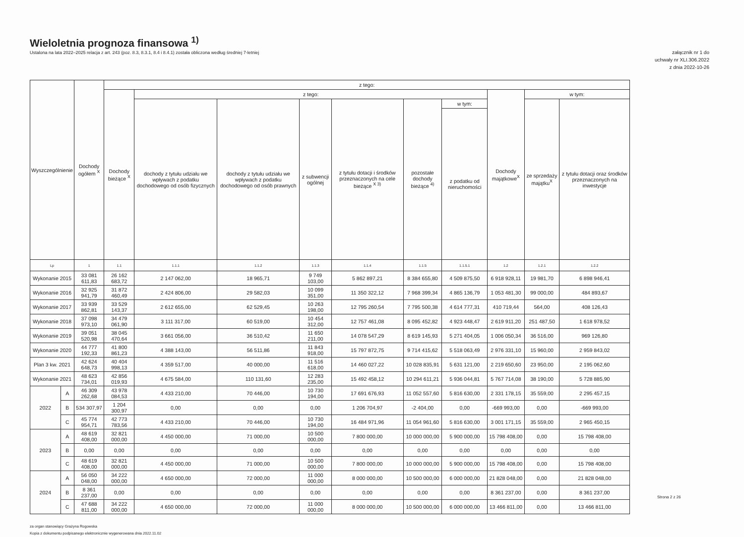Wieloletnia prognoza finansowa <sup>1)</sup>
Ustalona na lata 2022–2025 relacja z art. 243 (poz. 8.3, 8.3.1, 8.4 i 8.4.1) została obliczona według średniej 7-letniej
załącznik nr 1 do
uchwały nr XLI.306.2022
z dnia 2022-10-26
| Wyszczególnienie | | Dochody ogółem <sup>X</sup> | z tego: | | | | | | | | | |
| --- | --- | --- | --- | --- | --- | --- | --- | --- | --- | --- | --- | --- |
| | | | Dochody bieżące <sup>X</sup> | z tego: | | | | | | Dochody majątkowe<sup>X</sup> | w tym: | |
| | | | | dochody z tytułu udziału we wpływach z podatku dochodowego od osób fizycznych | dochody z tytułu udziału we wpływach z podatku dochodowego od osób prawnych | z subwencji ogólnej | z tytułu dotacji i środków przeznaczonych na cele bieżące <sup>X 3)</sup> | pozostałe dochody bieżące <sup>4)</sup> | w tym: | | ze sprzedaży majątku<sup>X</sup> | z tytułu dotacji oraz środków przeznaczonych na inwestycje |
| | | | | | | | | | z podatku od nieruchomości | | | |
| Lp | | 1 | 1.1 | 1.1.1 | 1.1.2 | 1.1.3 | 1.1.4 | 1.1.5 | 1.1.5.1 | 1.2 | 1.2.1 | 1.2.2 |
| Wykonanie 2015 | | 33 081 611,83 | 26 162 683,72 | 2 147 062,00 | 18 965,71 | 9 749 103,00 | 5 862 897,21 | 8 384 655,80 | 4 509 875,50 | 6 918 928,11 | 19 981,70 | 6 898 946,41 |
| Wykonanie 2016 | | 32 925 941,79 | 31 872 460,49 | 2 424 806,00 | 29 582,03 | 10 099 351,00 | 11 350 322,12 | 7 968 399,34 | 4 865 136,79 | 1 053 481,30 | 99 000,00 | 484 893,67 |
| Wykonanie 2017 | | 33 939 862,81 | 33 529 143,37 | 2 612 655,00 | 62 529,45 | 10 263 198,00 | 12 795 260,54 | 7 795 500,38 | 4 614 777,31 | 410 719,44 | 564,00 | 408 126,43 |
| Wykonanie 2018 | | 37 098 973,10 | 34 479 061,90 | 3 111 317,00 | 60 519,00 | 10 454 312,00 | 12 757 461,08 | 8 095 452,82 | 4 923 448,47 | 2 619 911,20 | 251 487,50 | 1 618 978,52 |
| Wykonanie 2019 | | 39 051 520,98 | 38 045 470,64 | 3 661 056,00 | 36 510,42 | 11 650 211,00 | 14 078 547,29 | 8 619 145,93 | 5 271 404,05 | 1 006 050,34 | 36 516,00 | 969 126,80 |
| Wykonanie 2020 | | 44 777 192,33 | 41 800 861,23 | 4 388 143,00 | 56 511,86 | 11 843 918,00 | 15 797 872,75 | 9 714 415,62 | 5 518 063,49 | 2 976 331,10 | 15 960,00 | 2 959 843,02 |
| Plan 3 kw. 2021 | | 42 624 648,73 | 40 404 998,13 | 4 359 517,00 | 40 000,00 | 11 516 618,00 | 14 460 027,22 | 10 028 835,91 | 5 631 121,00 | 2 219 650,60 | 23 950,00 | 2 195 062,60 |
| Wykonanie 2021 | | 48 623 734,01 | 42 856 019,93 | 4 675 584,00 | 110 131,60 | 12 283 235,00 | 15 492 458,12 | 10 294 611,21 | 5 936 044,81 | 5 767 714,08 | 38 190,00 | 5 728 885,90 |
| 2022 | A | 46 309 262,68 | 43 978 084,53 | 4 433 210,00 | 70 446,00 | 10 730 194,00 | 17 691 676,93 | 11 052 557,60 | 5 816 630,00 | 2 331 178,15 | 35 559,00 | 2 295 457,15 |
| | B | 534 307,97 | 1 204 300,97 | 0,00 | 0,00 | 0,00 | 1 206 704,97 | -2 404,00 | 0,00 | -669 993,00 | 0,00 | -669 993,00 |
| | C | 45 774 954,71 | 42 773 783,56 | 4 433 210,00 | 70 446,00 | 10 730 194,00 | 16 484 971,96 | 11 054 961,60 | 5 816 630,00 | 3 001 171,15 | 35 559,00 | 2 965 450,15 |
| 2023 | A | 48 619 408,00 | 32 821 000,00 | 4 450 000,00 | 71 000,00 | 10 500 000,00 | 7 800 000,00 | 10 000 000,00 | 5 900 000,00 | 15 798 408,00 | 0,00 | 15 798 408,00 |
| | B | 0,00 | 0,00 | 0,00 | 0,00 | 0,00 | 0,00 | 0,00 | 0,00 | 0,00 | 0,00 | 0,00 |
| | C | 48 619 408,00 | 32 821 000,00 | 4 450 000,00 | 71 000,00 | 10 500 000,00 | 7 800 000,00 | 10 000 000,00 | 5 900 000,00 | 15 798 408,00 | 0,00 | 15 798 408,00 |
| 2024 | A | 56 050 048,00 | 34 222 000,00 | 4 650 000,00 | 72 000,00 | 11 000 000,00 | 8 000 000,00 | 10 500 000,00 | 6 000 000,00 | 21 828 048,00 | 0,00 | 21 828 048,00 |
| | B | 8 361 237,00 | 0,00 | 0,00 | 0,00 | 0,00 | 0,00 | 0,00 | 0,00 | 8 361 237,00 | 0,00 | 8 361 237,00 |
| | C | 47 688 811,00 | 34 222 000,00 | 4 650 000,00 | 72 000,00 | 11 000 000,00 | 8 000 000,00 | 10 500 000,00 | 6 000 000,00 | 13 466 811,00 | 0,00 | 13 466 811,00 |
za organ stanowiący Grażyna Rogowska
Kopia z dokumentu podpisanego elektronicznie wygenerowana dnia 2022.11.02
Strona 2 z 26